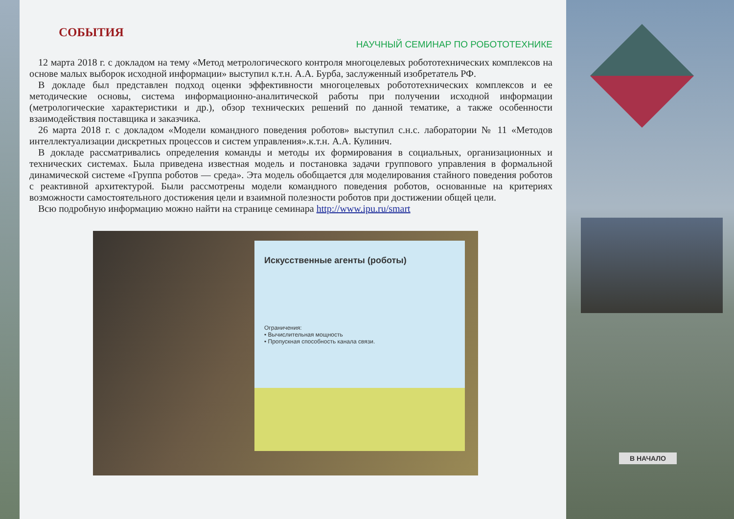СОБЫТИЯ
НАУЧНЫЙ СЕМИНАР ПО РОБОТОТЕХНИКЕ
12 марта 2018 г. с докладом на тему «Метод метрологического контроля многоцелевых робототехнических комплексов на основе малых выборок исходной информации» выступил к.т.н. А.А. Бурба, заслуженный изобретатель РФ.
В докладе был представлен подход оценки эффективности многоцелевых робототехнических комплексов и ее методические основы, система информационно-аналитической работы при получении исходной информации (метрологические характеристики и др.), обзор технических решений по данной тематике, а также особенности взаимодействия поставщика и заказчика.
26 марта 2018 г. с докладом «Модели командного поведения роботов» выступил с.н.с. лаборатории № 11 «Методов интеллектуализации дискретных процессов и систем управления».к.т.н. А.А. Кулинич.
В докладе рассматривались определения команды и методы их формирования в социальных, организационных и технических системах. Была приведена известная модель и постановка задачи группового управления в формальной динамической системе «Группа роботов — среда». Эта модель обобщается для моделирования стайного поведения роботов с реактивной архитектурой. Были рассмотрены модели командного поведения роботов, основанные на критериях возможности самостоятельного достижения цели и взаимной полезности роботов при достижении общей цели.
Всю подробную информацию можно найти на странице семинара http://www.ipu.ru/smart
Искусственные агенты (роботы)
Ограничения:
• Вычислительная мощность
• Пропускная способность канала связи.
В НАЧАЛО